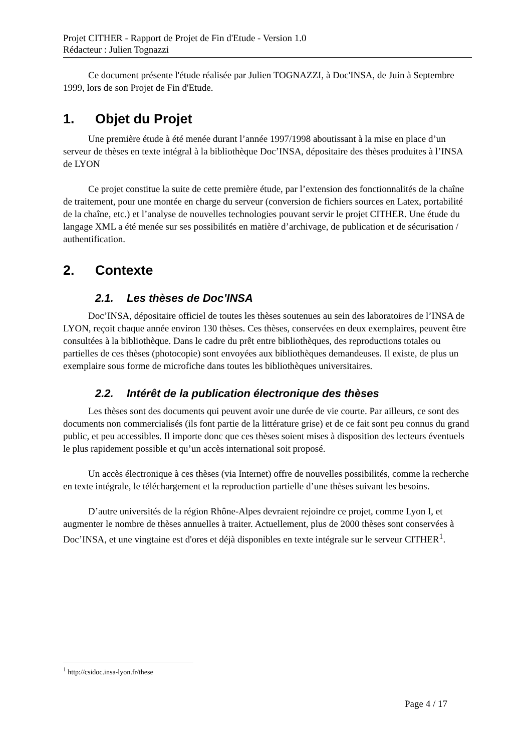Projet CITHER - Rapport de Projet de Fin d'Etude - Version 1.0
Rédacteur : Julien Tognazzi
Ce document présente l'étude réalisée par Julien TOGNAZZI, à Doc'INSA, de Juin à Septembre 1999, lors de son Projet de Fin d'Etude.
1. Objet du Projet
Une première étude à été menée durant l’année 1997/1998 aboutissant à la mise en place d’un serveur de thèses en texte intégral à la bibliothèque Doc’INSA, dépositaire des thèses produites à l’INSA de LYON
Ce projet constitue la suite de cette première étude, par l’extension des fonctionnalités de la chaîne de traitement, pour une montée en charge du serveur (conversion de fichiers sources en Latex, portabilité de la chaîne, etc.) et l’analyse de nouvelles technologies pouvant servir le projet CITHER. Une étude du langage XML a été menée sur ses possibilités en matière d’archivage, de publication et de sécurisation / authentification.
2. Contexte
2.1. Les thèses de Doc’INSA
Doc’INSA, dépositaire officiel de toutes les thèses soutenues au sein des laboratoires de l’INSA de LYON, reçoit chaque année environ 130 thèses. Ces thèses, conservées en deux exemplaires, peuvent être consultées à la bibliothèque. Dans le cadre du prêt entre bibliothèques, des reproductions totales ou partielles de ces thèses (photocopie) sont envoyées aux bibliothèques demandeuses. Il existe, de plus un exemplaire sous forme de microfiche dans toutes les bibliothèques universitaires.
2.2. Intérêt de la publication électronique des thèses
Les thèses sont des documents qui peuvent avoir une durée de vie courte. Par ailleurs, ce sont des documents non commercialisés (ils font partie de la littérature grise) et de ce fait sont peu connus du grand public, et peu accessibles. Il importe donc que ces thèses soient mises à disposition des lecteurs éventuels le plus rapidement possible et qu’un accès international soit proposé.
Un accès électronique à ces thèses (via Internet) offre de nouvelles possibilités, comme la recherche en texte intégrale, le téléchargement et la reproduction partielle d’une thèses suivant les besoins.
D’autre universités de la région Rhône-Alpes devraient rejoindre ce projet, comme Lyon I, et augmenter le nombre de thèses annuelles à traiter. Actuellement, plus de 2000 thèses sont conservées à Doc’INSA, et une vingtaine est d'ores et déjà disponibles en texte intégrale sur le serveur CITHER<sup>1</sup>.
<sup>1</sup> http://csidoc.insa-lyon.fr/these
Page 4 / 17